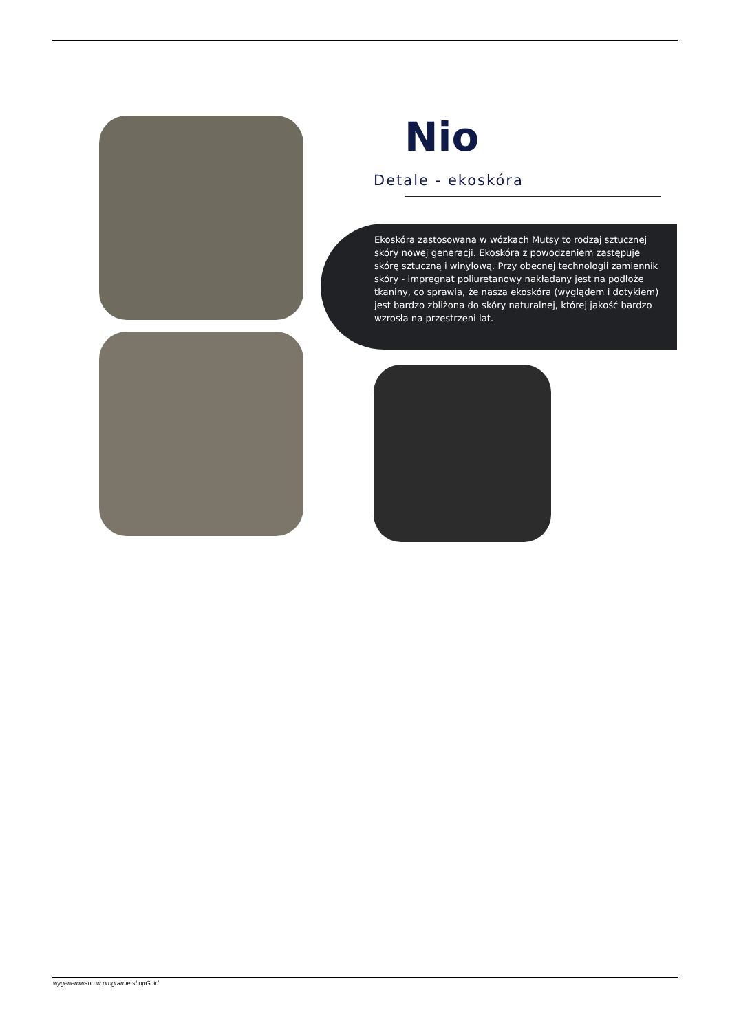Nio
Detale - ekoskóra
Ekoskóra zastosowana w wózkach Mutsy to rodzaj sztucznej skóry nowej generacji. Ekoskóra z powodzeniem zastępuje skórę sztuczną i winylową. Przy obecnej technologii zamiennik skóry - impregnat poliuretanowy nakładany jest na podłoże tkaniny, co sprawia, że nasza ekoskóra (wyglądem i dotykiem) jest bardzo zbliżona do skóry naturalnej, której jakość bardzo wzrosła na przestrzeni lat.
wygenerowano w programie shopGold